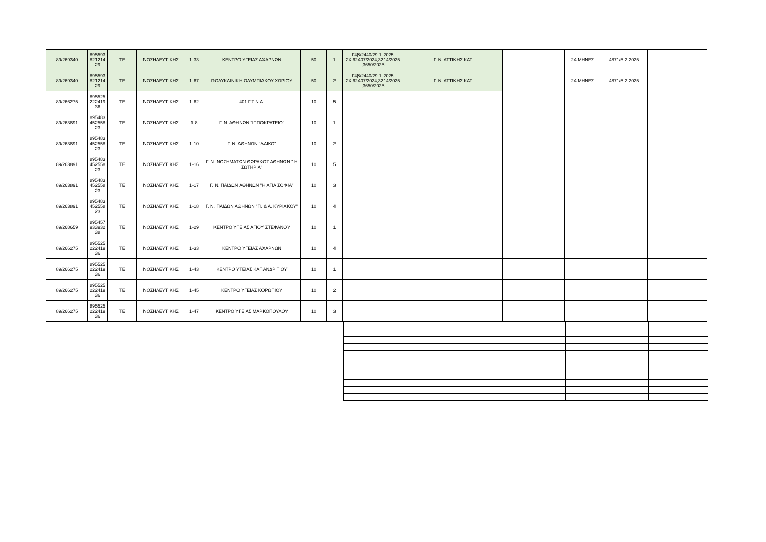| 89/269340 | 895593 821214 29 | ΤΕ | ΝΟΣΗΛΕΥΤΙΚΗΣ | 1-33 | ΚΕΝΤΡΟ ΥΓΕΙΑΣ ΑΧΑΡΝΩΝ | 50 | 1 | Γ4β/2440/29-1-2025 ΣΧ.62407/2024,3214/2025 ,3650/2025 | Γ. Ν. ΑΤΤΙΚΗΣ ΚΑΤ | | 24 ΜΗΝΕΣ | 4871/5-2-2025 | |
| 89/269340 | 895593 821214 29 | ΤΕ | ΝΟΣΗΛΕΥΤΙΚΗΣ | 1-67 | ΠΟΛΥΚΛΙΝΙΚΗ ΟΛΥΜΠΙΑΚΟΥ ΧΩΡΙΟΥ | 50 | 2 | Γ4β/2440/29-1-2025 ΣΧ.62407/2024,3214/2025 ,3650/2025 | Γ. Ν. ΑΤΤΙΚΗΣ ΚΑΤ | | 24 ΜΗΝΕΣ | 4871/5-2-2025 | |
| 89/266275 | 895525 222419 36 | ΤΕ | ΝΟΣΗΛΕΥΤΙΚΗΣ | 1-62 | 401 Γ.Σ.Ν.Α. | 10 | 5 | | | | | | |
| 89/263891 | 895483 452558 23 | ΤΕ | ΝΟΣΗΛΕΥΤΙΚΗΣ | 1-8 | Γ. Ν. ΑΘΗΝΩΝ "ΙΠΠΟΚΡΑΤΕΙΟ" | 10 | 1 | | | | | | |
| 89/263891 | 895483 452558 23 | ΤΕ | ΝΟΣΗΛΕΥΤΙΚΗΣ | 1-10 | Γ. Ν. ΑΘΗΝΩΝ "ΛΑΙΚΟ" | 10 | 2 | | | | | | |
| 89/263891 | 895483 452558 23 | ΤΕ | ΝΟΣΗΛΕΥΤΙΚΗΣ | 1-16 | Γ. Ν. ΝΟΣΗΜΑΤΩΝ ΘΩΡΑΚΟΣ ΑΘΗΝΩΝ " Η ΣΩΤΗΡΙΑ" | 10 | 5 | | | | | | |
| 89/263891 | 895483 452558 23 | ΤΕ | ΝΟΣΗΛΕΥΤΙΚΗΣ | 1-17 | Γ. Ν. ΠΑΙΔΩΝ ΑΘΗΝΩΝ "Η ΑΓΙΑ ΣΟΦΙΑ" | 10 | 3 | | | | | | |
| 89/263891 | 895483 452558 23 | ΤΕ | ΝΟΣΗΛΕΥΤΙΚΗΣ | 1-18 | Γ. Ν. ΠΑΙΔΩΝ ΑΘΗΝΩΝ "Π. & Α. ΚΥΡΙΑΚΟΥ" | 10 | 4 | | | | | | |
| 89/268659 | 895457 933932 38 | ΤΕ | ΝΟΣΗΛΕΥΤΙΚΗΣ | 1-29 | ΚΕΝΤΡΟ ΥΓΕΙΑΣ ΑΓΙΟΥ ΣΤΕΦΑΝΟΥ | 10 | 1 | | | | | | |
| 89/266275 | 895525 222419 36 | ΤΕ | ΝΟΣΗΛΕΥΤΙΚΗΣ | 1-33 | ΚΕΝΤΡΟ ΥΓΕΙΑΣ ΑΧΑΡΝΩΝ | 10 | 4 | | | | | | |
| 89/266275 | 895525 222419 36 | ΤΕ | ΝΟΣΗΛΕΥΤΙΚΗΣ | 1-43 | ΚΕΝΤΡΟ ΥΓΕΙΑΣ ΚΑΠΑΝΔΡΙΤΙΟΥ | 10 | 1 | | | | | | |
| 89/266275 | 895525 222419 36 | ΤΕ | ΝΟΣΗΛΕΥΤΙΚΗΣ | 1-45 | ΚΕΝΤΡΟ ΥΓΕΙΑΣ ΚΟΡΩΠΙΟΥ | 10 | 2 | | | | | | |
| 89/266275 | 895525 222419 36 | ΤΕ | ΝΟΣΗΛΕΥΤΙΚΗΣ | 1-47 | ΚΕΝΤΡΟ ΥΓΕΙΑΣ ΜΑΡΚΟΠΟΥΛΟΥ | 10 | 3 | | | | | | |